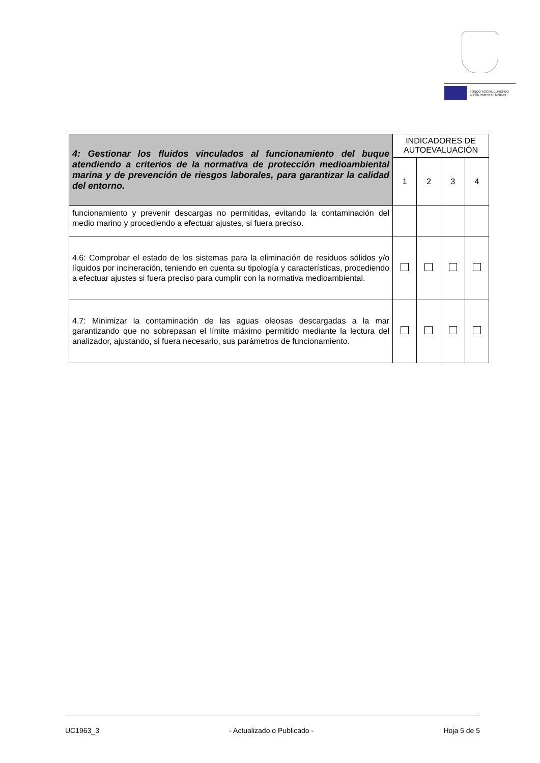FONDO SOCIAL EUROPEO
El FSE invierte en tu futuro
| 4: Gestionar los fluidos vinculados al funcionamiento del buque atendiendo a criterios de la normativa de protección medioambiental marina y de prevención de riesgos laborales, para garantizar la calidad del entorno. | INDICADORES DE AUTOEVALUACIÓN | | | |
| --- | --- | --- | --- | --- |
| | 1 | 2 | 3 | 4 |
| funcionamiento y prevenir descargas no permitidas, evitando la contaminación del medio marino y procediendo a efectuar ajustes, si fuera preciso. | | | | |
| 4.6: Comprobar el estado de los sistemas para la eliminación de residuos sólidos y/o líquidos por incineración, teniendo en cuenta su tipología y características, procediendo a efectuar ajustes si fuera preciso para cumplir con la normativa medioambiental. | | | | |
| 4.7: Minimizar la contaminación de las aguas oleosas descargadas a la mar garantizando que no sobrepasan el límite máximo permitido mediante la lectura del analizador, ajustando, si fuera necesario, sus parámetros de funcionamiento. | | | | |
UC1963_3 - Actualizado o Publicado - Hoja 5 de 5